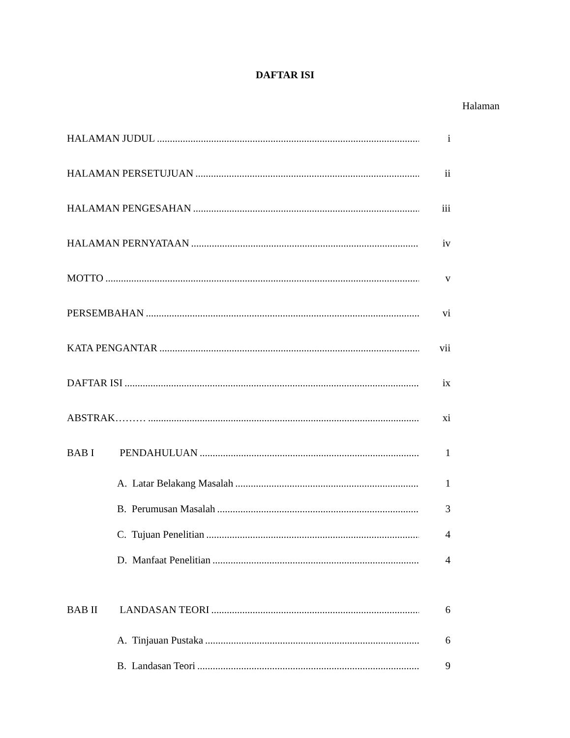DAFTAR ISI
Halaman
HALAMAN JUDUL i
HALAMAN PERSETUJUAN ii
HALAMAN PENGESAHAN iii
HALAMAN PERNYATAAN iv
MOTTO v
PERSEMBAHAN vi
KATA PENGANTAR vii
DAFTAR ISI ix
ABSTRAK……… xi
BAB I PENDAHULUAN 1
A. Latar Belakang Masalah 1
B. Perumusan Masalah 3
C. Tujuan Penelitian 4
D. Manfaat Penelitian 4
BAB II LANDASAN TEORI 6
A. Tinjauan Pustaka 6
B. Landasan Teori 9